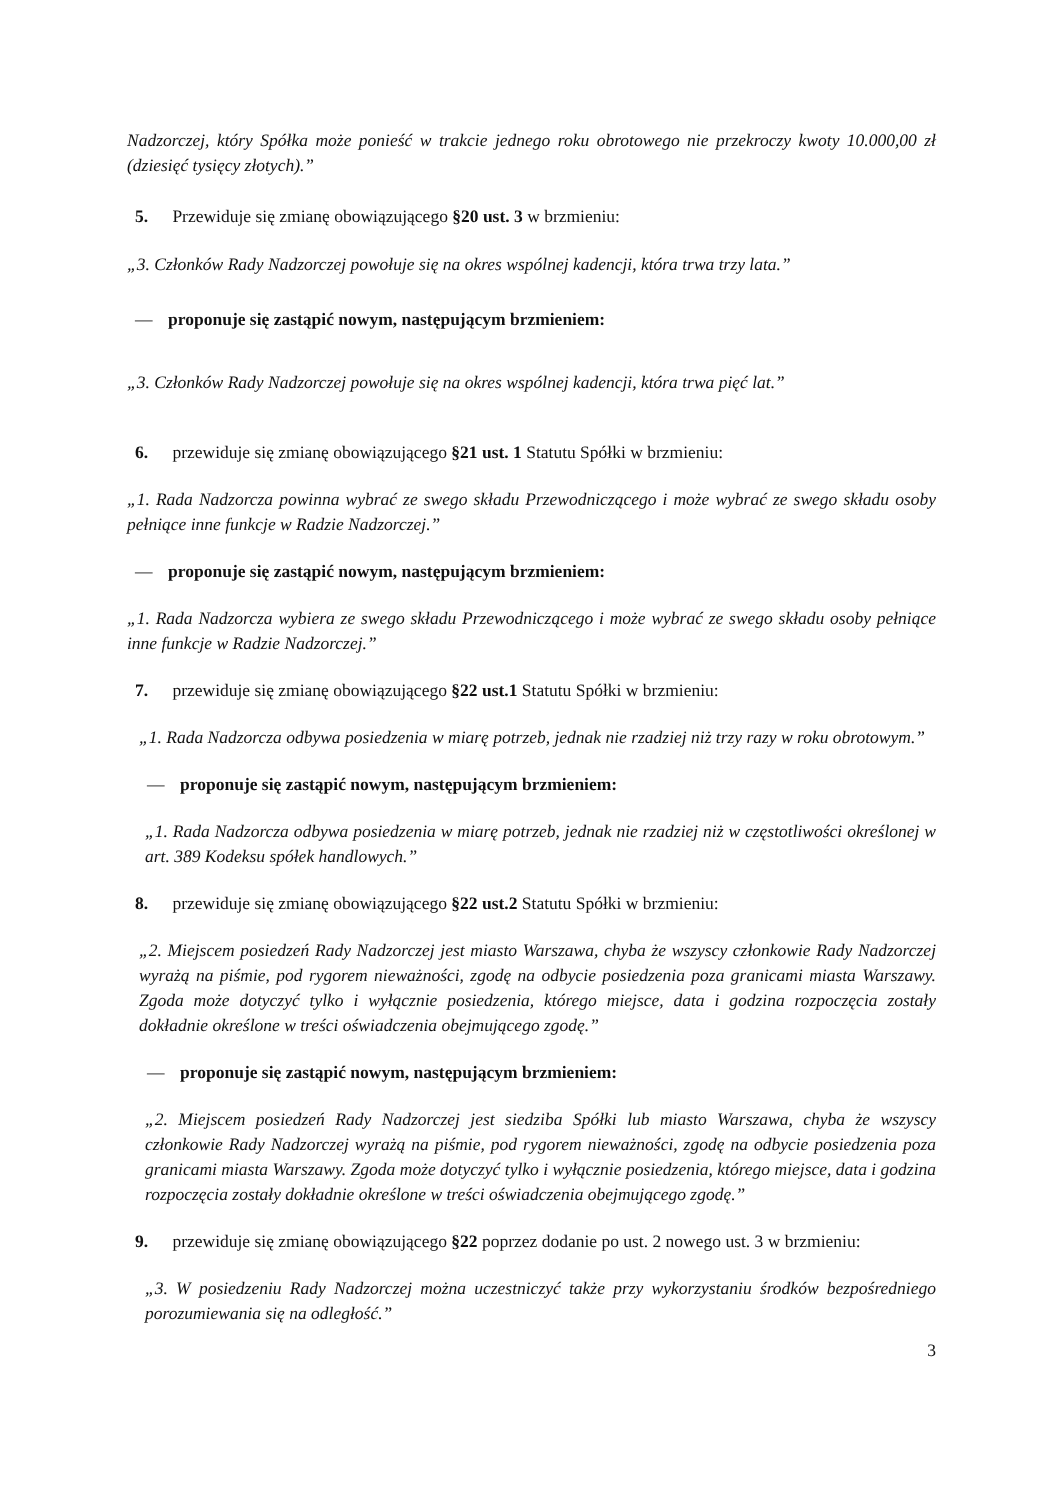Nadzorczej, który Spółka może ponieść w trakcie jednego roku obrotowego nie przekroczy kwoty 10.000,00 zł (dziesięć tysięcy złotych).”
5. Przewiduje się zmianę obowiązującego §20 ust. 3 w brzmieniu:
„3. Członków Rady Nadzorczej powołuje się na okres wspólnej kadencji, która trwa trzy lata.”
— proponuje się zastąpić nowym, następującym brzmieniem:
„3. Członków Rady Nadzorczej powołuje się na okres wspólnej kadencji, która trwa pięć lat.”
6. przewiduje się zmianę obowiązującego §21 ust. 1 Statutu Spółki w brzmieniu:
„1. Rada Nadzorcza powinna wybrać ze swego składu Przewodniczącego i może wybrać ze swego składu osoby pełniące inne funkcje w Radzie Nadzorczej.”
— proponuje się zastąpić nowym, następującym brzmieniem:
„1. Rada Nadzorcza wybiera ze swego składu Przewodniczącego i może wybrać ze swego składu osoby pełniące inne funkcje w Radzie Nadzorczej.”
7. przewiduje się zmianę obowiązującego §22 ust.1 Statutu Spółki w brzmieniu:
„1. Rada Nadzorcza odbywa posiedzenia w miarę potrzeb, jednak nie rzadziej niż trzy razy w roku obrotowym.”
— proponuje się zastąpić nowym, następującym brzmieniem:
„1. Rada Nadzorcza odbywa posiedzenia w miarę potrzeb, jednak nie rzadziej niż w częstotliwości określonej w art. 389 Kodeksu spółek handlowych.”
8. przewiduje się zmianę obowiązującego §22 ust.2 Statutu Spółki w brzmieniu:
„2. Miejscem posiedzeń Rady Nadzorczej jest miasto Warszawa, chyba że wszyscy członkowie Rady Nadzorczej wyrażą na piśmie, pod rygorem nieważności, zgodę na odbycie posiedzenia poza granicami miasta Warszawy. Zgoda może dotyczyć tylko i wyłącznie posiedzenia, którego miejsce, data i godzina rozpoczęcia zostały dokładnie określone w treści oświadczenia obejmującego zgodę.”
— proponuje się zastąpić nowym, następującym brzmieniem:
„2. Miejscem posiedzeń Rady Nadzorczej jest siedziba Spółki lub miasto Warszawa, chyba że wszyscy członkowie Rady Nadzorczej wyrażą na piśmie, pod rygorem nieważności, zgodę na odbycie posiedzenia poza granicami miasta Warszawy. Zgoda może dotyczyć tylko i wyłącznie posiedzenia, którego miejsce, data i godzina rozpoczęcia zostały dokładnie określone w treści oświadczenia obejmującego zgodę.”
9. przewiduje się zmianę obowiązującego §22 poprzez dodanie po ust. 2 nowego ust. 3 w brzmieniu:
„3. W posiedzeniu Rady Nadzorczej można uczestniczyć także przy wykorzystaniu środków bezpośredniego porozumiewania się na odległość.”
3